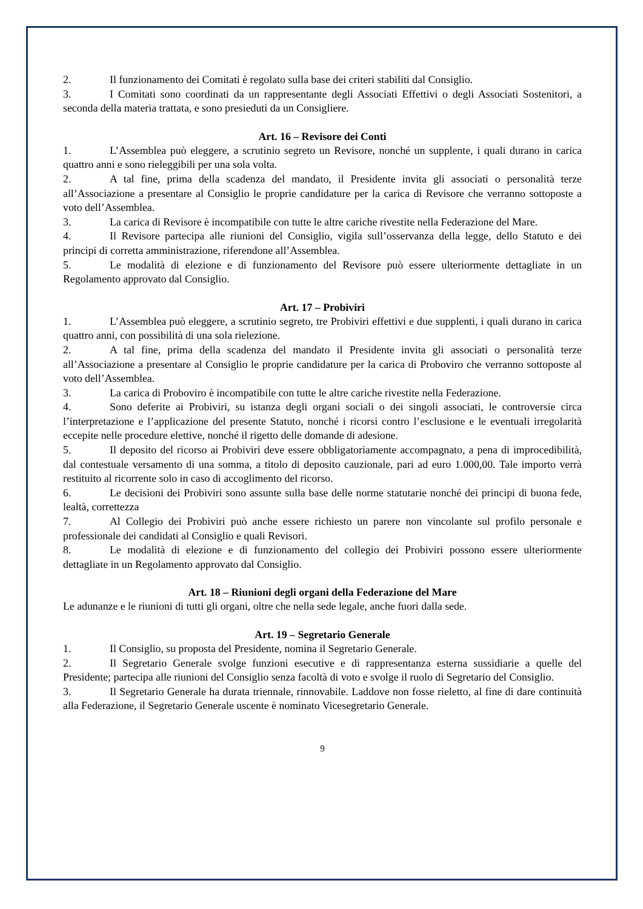2. Il funzionamento dei Comitati è regolato sulla base dei criteri stabiliti dal Consiglio.
3. I Comitati sono coordinati da un rappresentante degli Associati Effettivi o degli Associati Sostenitori, a seconda della materia trattata, e sono presieduti da un Consigliere.
Art. 16 – Revisore dei Conti
1. L’Assemblea può eleggere, a scrutinio segreto un Revisore, nonché un supplente, i quali durano in carica quattro anni e sono rieleggibili per una sola volta.
2. A tal fine, prima della scadenza del mandato, il Presidente invita gli associati o personalità terze all’Associazione a presentare al Consiglio le proprie candidature per la carica di Revisore che verranno sottoposte a voto dell’Assemblea.
3. La carica di Revisore è incompatibile con tutte le altre cariche rivestite nella Federazione del Mare.
4. Il Revisore partecipa alle riunioni del Consiglio, vigila sull’osservanza della legge, dello Statuto e dei principi di corretta amministrazione, riferendone all’Assemblea.
5. Le modalità di elezione e di funzionamento del Revisore può essere ulteriormente dettagliate in un Regolamento approvato dal Consiglio.
Art. 17 – Probiviri
1. L’Assemblea può eleggere, a scrutinio segreto, tre Probiviri effettivi e due supplenti, i quali durano in carica quattro anni, con possibilità di una sola rielezione.
2. A tal fine, prima della scadenza del mandato il Presidente invita gli associati o personalità terze all’Associazione a presentare al Consiglio le proprie candidature per la carica di Proboviro che verranno sottoposte al voto dell’Assemblea.
3. La carica di Proboviro è incompatibile con tutte le altre cariche rivestite nella Federazione.
4. Sono deferite ai Probiviri, su istanza degli organi sociali o dei singoli associati, le controversie circa l’interpretazione e l’applicazione del presente Statuto, nonché i ricorsi contro l’esclusione e le eventuali irregolarità eccepite nelle procedure elettive, nonché il rigetto delle domande di adesione.
5. Il deposito del ricorso ai Probiviri deve essere obbligatoriamente accompagnato, a pena di improcedibilità, dal contestuale versamento di una somma, a titolo di deposito cauzionale, pari ad euro 1.000,00. Tale importo verrà restituito al ricorrente solo in caso di accoglimento del ricorso.
6. Le decisioni dei Probiviri sono assunte sulla base delle norme statutarie nonché dei principi di buona fede, lealtà, correttezza
7. Al Collegio dei Probiviri può anche essere richiesto un parere non vincolante sul profilo personale e professionale dei candidati al Consiglio e quali Revisori.
8. Le modalità di elezione e di funzionamento del collegio dei Probiviri possono essere ulteriormente dettagliate in un Regolamento approvato dal Consiglio.
Art. 18 – Riunioni degli organi della Federazione del Mare
Le adunanze e le riunioni di tutti gli organi, oltre che nella sede legale, anche fuori dalla sede.
Art. 19 – Segretario Generale
1. Il Consiglio, su proposta del Presidente, nomina il Segretario Generale.
2. Il Segretario Generale svolge funzioni esecutive e di rappresentanza esterna sussidiarie a quelle del Presidente; partecipa alle riunioni del Consiglio senza facoltà di voto e svolge il ruolo di Segretario del Consiglio.
3. Il Segretario Generale ha durata triennale, rinnovabile. Laddove non fosse rieletto, al fine di dare continuità alla Federazione, il Segretario Generale uscente è nominato Vicesegretario Generale.
9